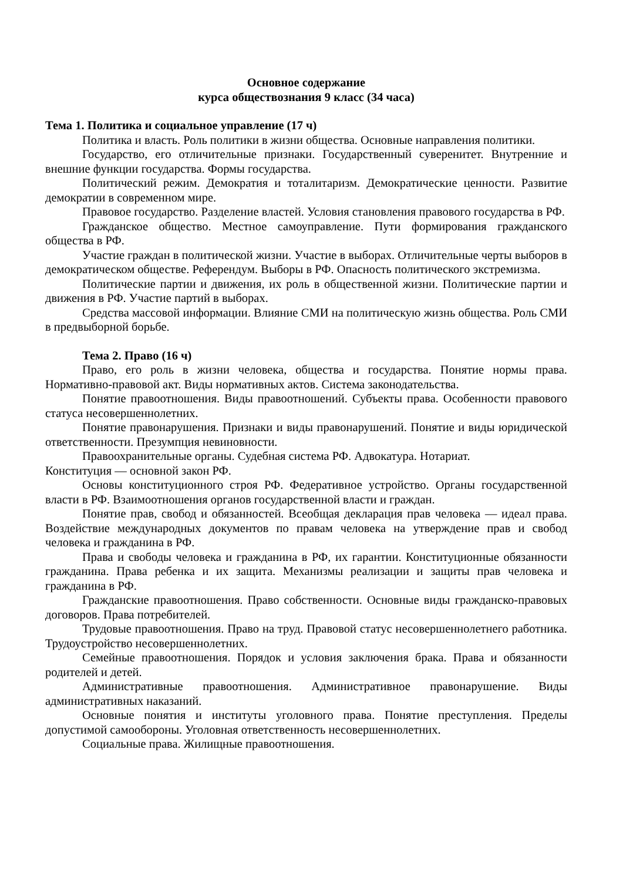Основное содержание
курса обществознания 9 класс (34 часа)
Тема 1. Политика и социальное управление (17 ч)
Политика и власть. Роль политики в жизни общества. Основные направления политики.
Государство, его отличительные признаки. Государственный суверенитет. Внутренние и внешние функции государства. Формы государства.
Политический режим. Демократия и тоталитаризм. Демократические ценности. Развитие демократии в современном мире.
Правовое государство. Разделение властей. Условия становления правового государства в РФ.
Гражданское общество. Местное самоуправление. Пути формирования гражданского общества в РФ.
Участие граждан в политической жизни. Участие в выборах. Отличительные черты выборов в демократическом обществе. Референдум. Выборы в РФ. Опасность политического экстремизма.
Политические партии и движения, их роль в общественной жизни. Политические партии и движения в РФ. Участие партий в выборах.
Средства массовой информации. Влияние СМИ на политическую жизнь общества. Роль СМИ в предвыборной борьбе.
Тема 2. Право (16 ч)
Право, его роль в жизни человека, общества и государства. Понятие нормы права. Нормативно-правовой акт. Виды нормативных актов. Система законодательства.
Понятие правоотношения. Виды правоотношений. Субъекты права. Особенности правового статуса несовершеннолетних.
Понятие правонарушения. Признаки и виды правонарушений. Понятие и виды юридической ответственности. Презумпция невиновности.
Правоохранительные органы. Судебная система РФ. Адвокатура. Нотариат.
Конституция — основной закон РФ.
Основы конституционного строя РФ. Федеративное устройство. Органы государственной власти в РФ. Взаимоотношения органов государственной власти и граждан.
Понятие прав, свобод и обязанностей. Всеобщая декларация прав человека — идеал права. Воздействие международных документов по правам человека на утверждение прав и свобод человека и гражданина в РФ.
Права и свободы человека и гражданина в РФ, их гарантии. Конституционные обязанности гражданина. Права ребенка и их защита. Механизмы реализации и защиты прав человека и гражданина в РФ.
Гражданские правоотношения. Право собственности. Основные виды гражданско-правовых договоров. Права потребителей.
Трудовые правоотношения. Право на труд. Правовой статус несовершеннолетнего работника. Трудоустройство несовершеннолетних.
Семейные правоотношения. Порядок и условия заключения брака. Права и обязанности родителей и детей.
Административные правоотношения. Административное правонарушение. Виды административных наказаний.
Основные понятия и институты уголовного права. Понятие преступления. Пределы допустимой самообороны. Уголовная ответственность несовершеннолетних.
Социальные права. Жилищные правоотношения.